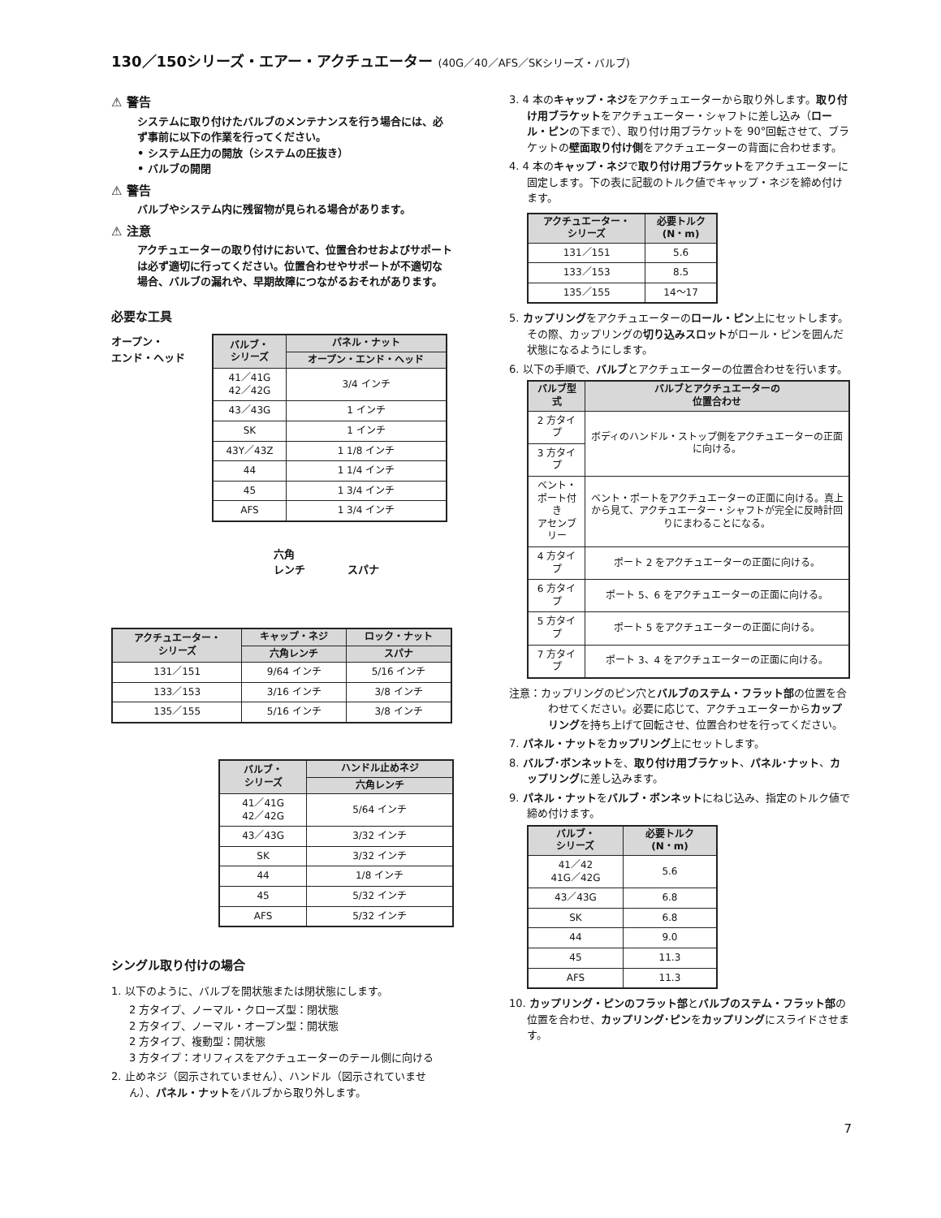130／150シリーズ・エアー・アクチュエーター (40G／40／AFS／SKシリーズ・バルブ)
⚠ 警告
システムに取り付けたバルブのメンテナンスを行う場合には、必ず事前に以下の作業を行ってください。
• システム圧力の開放（システムの圧抜き）
• バルブの開閉
⚠ 警告
バルブやシステム内に残留物が見られる場合があります。
⚠ 注意
アクチュエーターの取り付けにおいて、位置合わせおよびサポートは必ず適切に行ってください。位置合わせやサポートが不適切な場合、バルブの漏れや、早期故障につながるおそれがあります。
必要な工具
オープン・
エンド・ヘッド
| バルブ・ シリーズ | パネル・ナット |
| --- | --- |
| | オープン・エンド・ヘッド |
| 41／41G 42／42G | 3/4 インチ |
| 43／43G | 1 インチ |
| SK | 1 インチ |
| 43Y／43Z | 1 1/8 インチ |
| 44 | 1 1/4 インチ |
| 45 | 1 3/4 インチ |
| AFS | 1 3/4 インチ |
六角
レンチ　　　　スパナ
| アクチュエーター・ シリーズ | キャップ・ネジ | ロック・ナット |
| --- | --- | --- |
| | 六角レンチ | スパナ |
| 131／151 | 9/64 インチ | 5/16 インチ |
| 133／153 | 3/16 インチ | 3/8 インチ |
| 135／155 | 5/16 インチ | 3/8 インチ |
| バルブ・ シリーズ | ハンドル止めネジ |
| --- | --- |
| | 六角レンチ |
| 41／41G 42／42G | 5/64 インチ |
| 43／43G | 3/32 インチ |
| SK | 3/32 インチ |
| 44 | 1/8 インチ |
| 45 | 5/32 インチ |
| AFS | 5/32 インチ |
シングル取り付けの場合
1. 以下のように、バルブを開状態または閉状態にします。
2 方タイプ、ノーマル・クローズ型：閉状態
2 方タイプ、ノーマル・オープン型：開状態
2 方タイプ、複動型：開状態
3 方タイプ：オリフィスをアクチュエーターのテール側に向ける
2. 止めネジ（図示されていません）、ハンドル（図示されていません）、パネル・ナットをバルブから取り外します。
3. 4 本のキャップ・ネジをアクチュエーターから取り外します。取り付け用ブラケットをアクチュエーター・シャフトに差し込み（ロール・ピンの下まで）、取り付け用ブラケットを 90°回転させて、ブラケットの壁面取り付け側をアクチュエーターの背面に合わせます。
4. 4 本のキャップ・ネジで取り付け用ブラケットをアクチュエーターに固定します。下の表に記載のトルク値でキャップ・ネジを締め付けます。
| アクチュエーター・ シリーズ | 必要トルク (N・m) |
| --- | --- |
| 131／151 | 5.6 |
| 133／153 | 8.5 |
| 135／155 | 14～17 |
5. カップリングをアクチュエーターのロール・ピン上にセットします。その際、カップリングの切り込みスロットがロール・ピンを囲んだ状態になるようにします。
6. 以下の手順で、バルブとアクチュエーターの位置合わせを行います。
| バルブ型式 | バルブとアクチュエーターの 位置合わせ |
| --- | --- |
| 2 方タイプ | ボディのハンドル・ストップ側をアクチュエーターの正面に向ける。 |
| 3 方タイプ | |
| ベント・ポート付き アセンブリー | ベント・ポートをアクチュエーターの正面に向ける。真上から見て、アクチュエーター・シャフトが完全に反時計回りにまわることになる。 |
| 4 方タイプ | ポート 2 をアクチュエーターの正面に向ける。 |
| 6 方タイプ | ポート 5、6 をアクチュエーターの正面に向ける。 |
| 5 方タイプ | ポート 5 をアクチュエーターの正面に向ける。 |
| 7 方タイプ | ポート 3、4 をアクチュエーターの正面に向ける。 |
注意：カップリングのピン穴とバルブのステム・フラット部の位置を合わせてください。必要に応じて、アクチュエーターからカップリングを持ち上げて回転させ、位置合わせを行ってください。
7. パネル・ナットをカップリング上にセットします。
8. バルブ･ボンネットを、取り付け用ブラケット、パネル･ナット、カップリングに差し込みます。
9. パネル・ナットをバルブ・ボンネットにねじ込み、指定のトルク値で締め付けます。
| バルブ・ シリーズ | 必要トルク (N・m) |
| --- | --- |
| 41／42 41G／42G | 5.6 |
| 43／43G | 6.8 |
| SK | 6.8 |
| 44 | 9.0 |
| 45 | 11.3 |
| AFS | 11.3 |
10. カップリング・ピンのフラット部とバルブのステム・フラット部の位置を合わせ、カップリング･ピンをカップリングにスライドさせます。
7